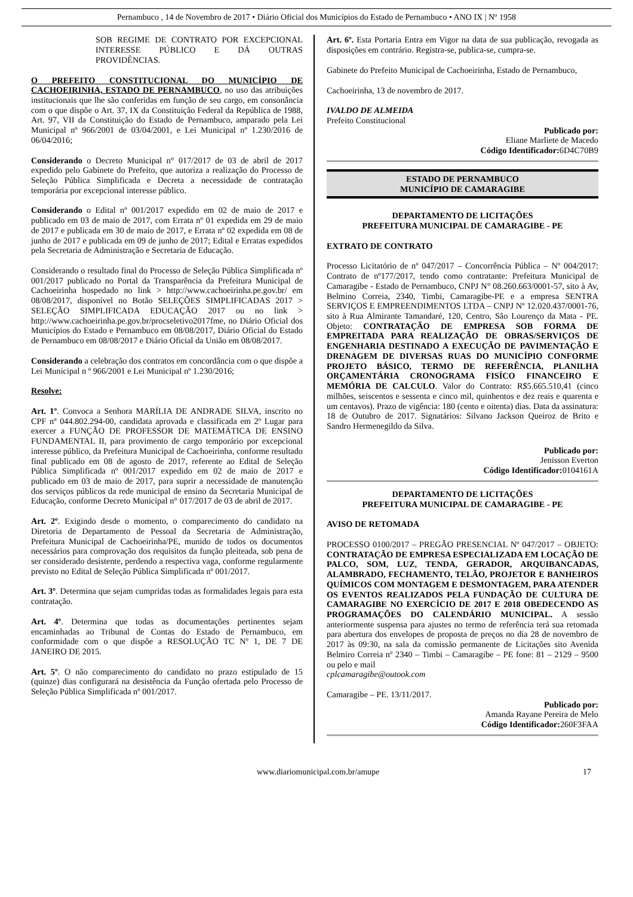Pernambuco , 14 de Novembro de 2017 • Diário Oficial dos Municípios do Estado de Pernambuco • ANO IX | Nº 1958
SOB REGIME DE CONTRATO POR EXCEPCIONAL INTERESSE PÚBLICO E DÁ OUTRAS PROVIDÊNCIAS.
O PREFEITO CONSTITUCIONAL DO MUNICÍPIO DE CACHOEIRINHA, ESTADO DE PERNAMBUCO, no uso das atribuições institucionais que lhe são conferidas em função de seu cargo, em consonância com o que dispõe o Art. 37, IX da Constituição Federal da República de 1988, Art. 97, VII da Constituição do Estado de Pernambuco, amparado pela Lei Municipal nº 966/2001 de 03/04/2001, e Lei Municipal nº 1.230/2016 de 06/04/2016;
Considerando o Decreto Municipal n° 017/2017 de 03 de abril de 2017 expedido pelo Gabinete do Prefeito, que autoriza a realização do Processo de Seleção Pública Simplificada e Decreta a necessidade de contratação temporária por excepcional interesse público.
Considerando o Edital nº 001/2017 expedido em 02 de maio de 2017 e publicado em 03 de maio de 2017, com Errata nº 01 expedida em 29 de maio de 2017 e publicada em 30 de maio de 2017, e Errata nº 02 expedida em 08 de junho de 2017 e publicada em 09 de junho de 2017; Edital e Erratas expedidos pela Secretaria de Administração e Secretaria de Educação.
Considerando o resultado final do Processo de Seleção Pública Simplificada nº 001/2017 publicado no Portal da Transparência da Prefeitura Municipal de Cachoeirinha hospedado no link > http://www.cachoeirinha.pe.gov.br/ em 08/08/2017, disponível no Botão SELEÇÕES SIMPLIFICADAS 2017 > SELEÇÃO SIMPLIFICADA EDUCAÇÃO 2017 ou no link > http://www.cachoeirinha.pe.gov.br/procseletivo2017fme, no Diário Oficial dos Municípios do Estado e Pernambuco em 08/08/2017, Diário Oficial do Estado de Pernambuco em 08/08/2017 e Diário Oficial da União em 08/08/2017.
Considerando a celebração dos contratos em concordância com o que dispõe a Lei Municipal n º 966/2001 e Lei Municipal nº 1.230/2016;
Resolve:
Art. 1º. Convoca a Senhora MARÍLIA DE ANDRADE SILVA, inscrito no CPF nº 044.802.294-00, candidata aprovada e classificada em 2º Lugar para exercer a FUNÇÃO DE PROFESSOR DE MATEMÁTICA DE ENSINO FUNDAMENTAL II, para provimento de cargo temporário por excepcional interesse público, da Prefeitura Municipal de Cachoeirinha, conforme resultado final publicado em 08 de agosto de 2017, referente ao Edital de Seleção Pública Simplificada nº 001/2017 expedido em 02 de maio de 2017 e publicado em 03 de maio de 2017, para suprir a necessidade de manutenção dos serviços públicos da rede municipal de ensino da Secretaria Municipal de Educação, conforme Decreto Municipal n° 017/2017 de 03 de abril de 2017.
Art. 2º. Exigindo desde o momento, o comparecimento do candidato na Diretoria de Departamento de Pessoal da Secretaria de Administração, Prefeitura Municipal de Cachoeirinha/PE, munido de todos os documentos necessários para comprovação dos requisitos da função pleiteada, sob pena de ser considerado desistente, perdendo a respectiva vaga, conforme regularmente previsto no Edital de Seleção Pública Simplificada nº 001/2017.
Art. 3º. Determina que sejam cumpridas todas as formalidades legais para esta contratação.
Art. 4º. Determina que todas as documentações pertinentes sejam encaminhadas ao Tribunal de Contas do Estado de Pernambuco, em conformidade com o que dispõe a RESOLUÇÃO TC Nº 1, DE 7 DE JANEIRO DE 2015.
Art. 5º. O não comparecimento do candidato no prazo estipulado de 15 (quinze) dias configurará na desistência da Função ofertada pelo Processo de Seleção Pública Simplificada nº 001/2017.
Art. 6º. Esta Portaria Entra em Vigor na data de sua publicação, revogada as disposições em contrário. Registra-se, publica-se, cumpra-se.
Gabinete do Prefeito Municipal de Cachoeirinha, Estado de Pernambuco,
Cachoeirinha, 13 de novembro de 2017.
IVALDO DE ALMEIDA
Prefeito Constitucional
Publicado por:
Eliane Marliete de Macedo
Código Identificador: 6D4C70B9
ESTADO DE PERNAMBUCO
MUNICÍPIO DE CAMARAGIBE
DEPARTAMENTO DE LICITAÇÕES
PREFEITURA MUNICIPAL DE CAMARAGIBE - PE
EXTRATO DE CONTRATO
Processo Licitatório de nº 047/2017 – Concorrência Pública – Nº 004/2017: Contrato de nº177/2017, tendo como contratante: Prefeitura Municipal de Camaragibe - Estado de Pernambuco, CNPJ N° 08.260.663/0001-57, sito à Av, Belmino Correia, 2340, Timbi, Camaragibe-PE e a empresa SENTRA SERVIÇOS E EMPREENDIMENTOS LTDA – CNPJ Nº 12.020.437/0001-76, sito à Rua Almirante Tamandaré, 120, Centro, São Lourenço da Mata - PE. Objeto: CONTRATAÇÃO DE EMPRESA SOB FORMA DE EMPREITADA PARA REALIZAÇÃO DE OBRAS/SERVIÇOS DE ENGENHARIA DESTINADO A EXECUÇÃO DE PAVIMENTAÇÃO E DRENAGEM DE DIVERSAS RUAS DO MUNICÍPIO CONFORME PROJETO BÁSICO, TERMO DE REFERÊNCIA, PLANILHA ORÇAMENTÁRIA CRONOGRAMA FISÍCO FINANCEIRO E MEMÓRIA DE CALCULO. Valor do Contrato: R$5.665.510,41 (cinco milhões, seiscentos e sessenta e cinco mil, quinhentos e dez reais e quarenta e um centavos). Prazo de vigência: 180 (cento e oitenta) dias. Data da assinatura: 18 de Outubro de 2017. Signatários: Silvano Jackson Queiroz de Brito e Sandro Hermenegildo da Silva.
Publicado por:
Jenisson Everton
Código Identificador: 0104161A
DEPARTAMENTO DE LICITAÇÕES
PREFEITURA MUNICIPAL DE CAMARAGIBE - PE
AVISO DE RETOMADA
PROCESSO 0100/2017 – PREGÃO PRESENCIAL Nº 047/2017 – OBJETO: CONTRATAÇÃO DE EMPRESA ESPECIALIZADA EM LOCAÇÃO DE PALCO, SOM, LUZ, TENDA, GERADOR, ARQUIBANCADAS, ALAMBRADO, FECHAMENTO, TELÃO, PROJETOR E BANHEIROS QUÍMICOS COM MONTAGEM E DESMONTAGEM, PARA ATENDER OS EVENTOS REALIZADOS PELA FUNDAÇÃO DE CULTURA DE CAMARAGIBE NO EXERCÍCIO DE 2017 E 2018 OBEDECENDO AS PROGRAMAÇÕES DO CALENDÁRIO MUNICIPAL. A sessão anteriormente suspensa para ajustes no termo de referência terá sua retomada para abertura dos envelopes de proposta de preços no dia 28 de novembro de 2017 às 09:30, na sala da comissão permanente de Licitações sito Avenida Belmiro Correia nº 2340 – Timbi – Camaragibe – PE fone: 81 – 2129 – 9500 ou pelo e mail
cplcamaragibe@outook.com
Camaragibe – PE. 13/11/2017.
Publicado por:
Amanda Rayane Pereira de Melo
Código Identificador: 260F3FAA
www.diariomunicipal.com.br/amupe 17